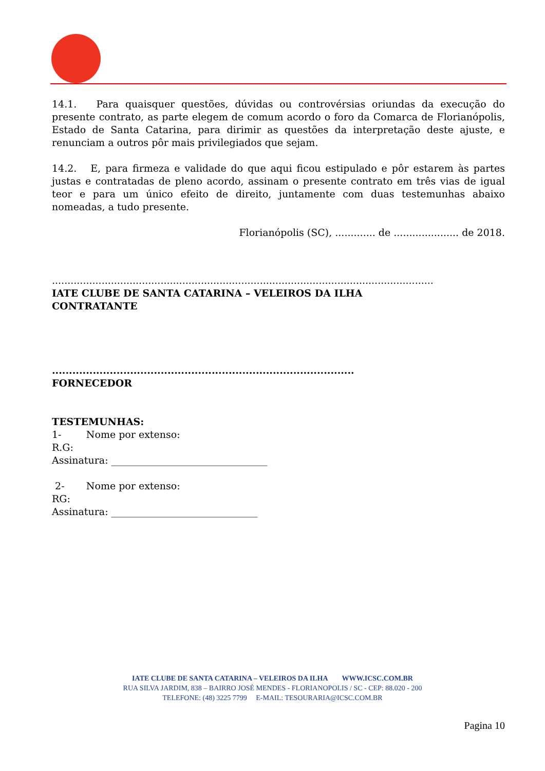14.1. Para quaisquer questões, dúvidas ou controvérsias oriundas da execução do presente contrato, as parte elegem de comum acordo o foro da Comarca de Florianópolis, Estado de Santa Catarina, para dirimir as questões da interpretação deste ajuste, e renunciam a outros pôr mais privilegiados que sejam.
14.2. E, para firmeza e validade do que aqui ficou estipulado e pôr estarem às partes justas e contratadas de pleno acordo, assinam o presente contrato em três vias de igual teor e para um único efeito de direito, juntamente com duas testemunhas abaixo nomeadas, a tudo presente.
Florianópolis (SC), ............. de ..................... de 2018.
...........................................................................................................................
IATE CLUBE DE SANTA CATARINA – VELEIROS DA ILHA
CONTRATANTE
.........................................................................................
FORNECEDOR
TESTEMUNHAS:
1- Nome por extenso:
R.G:
Assinatura: ________________________________
2- Nome por extenso:
RG:
Assinatura: ______________________________
IATE CLUBE DE SANTA CATARINA – VELEIROS DA ILHA WWW.ICSC.COM.BR
RUA SILVA JARDIM, 838 – BAIRRO JOSÉ MENDES - FLORIANOPOLIS / SC - CEP: 88.020 - 200
TELEFONE: (48) 3225 7799 E-MAIL: TESOURARIA@ICSC.COM.BR
Pagina 10